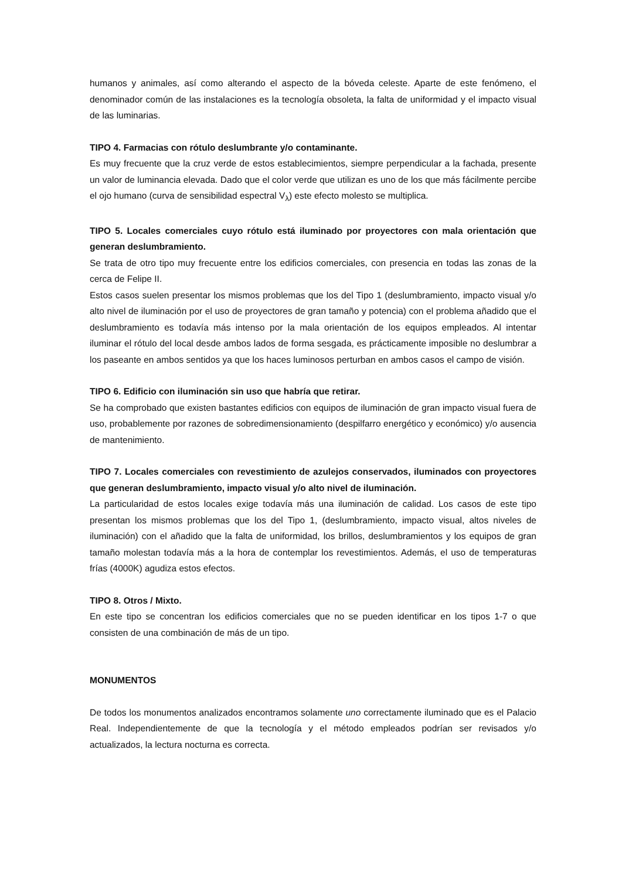humanos y animales, así como alterando el aspecto de la bóveda celeste. Aparte de este fenómeno, el denominador común de las instalaciones es la tecnología obsoleta, la falta de uniformidad y el impacto visual de las luminarias.
TIPO 4. Farmacias con rótulo deslumbrante y/o contaminante.
Es muy frecuente que la cruz verde de estos establecimientos, siempre perpendicular a la fachada, presente un valor de luminancia elevada. Dado que el color verde que utilizan es uno de los que más fácilmente percibe el ojo humano (curva de sensibilidad espectral V<sub>λ</sub>) este efecto molesto se multiplica.
TIPO 5. Locales comerciales cuyo rótulo está iluminado por proyectores con mala orientación que generan deslumbramiento.
Se trata de otro tipo muy frecuente entre los edificios comerciales, con presencia en todas las zonas de la cerca de Felipe II.
Estos casos suelen presentar los mismos problemas que los del Tipo 1 (deslumbramiento, impacto visual y/o alto nivel de iluminación por el uso de proyectores de gran tamaño y potencia) con el problema añadido que el deslumbramiento es todavía más intenso por la mala orientación de los equipos empleados. Al intentar iluminar el rótulo del local desde ambos lados de forma sesgada, es prácticamente imposible no deslumbrar a los paseante en ambos sentidos ya que los haces luminosos perturban en ambos casos el campo de visión.
TIPO 6. Edificio con iluminación sin uso que habría que retirar.
Se ha comprobado que existen bastantes edificios con equipos de iluminación de gran impacto visual fuera de uso, probablemente por razones de sobredimensionamiento (despilfarro energético y económico) y/o ausencia de mantenimiento.
TIPO 7. Locales comerciales con revestimiento de azulejos conservados, iluminados con proyectores que generan deslumbramiento, impacto visual y/o alto nivel de iluminación.
La particularidad de estos locales exige todavía más una iluminación de calidad. Los casos de este tipo presentan los mismos problemas que los del Tipo 1, (deslumbramiento, impacto visual, altos niveles de iluminación) con el añadido que la falta de uniformidad, los brillos, deslumbramientos y los equipos de gran tamaño molestan todavía más a la hora de contemplar los revestimientos. Además, el uso de temperaturas frías (4000K) agudiza estos efectos.
TIPO 8. Otros / Mixto.
En este tipo se concentran los edificios comerciales que no se pueden identificar en los tipos 1-7 o que consisten de una combinación de más de un tipo.
MONUMENTOS
De todos los monumentos analizados encontramos solamente uno correctamente iluminado que es el Palacio Real. Independientemente de que la tecnología y el método empleados podrían ser revisados y/o actualizados, la lectura nocturna es correcta.